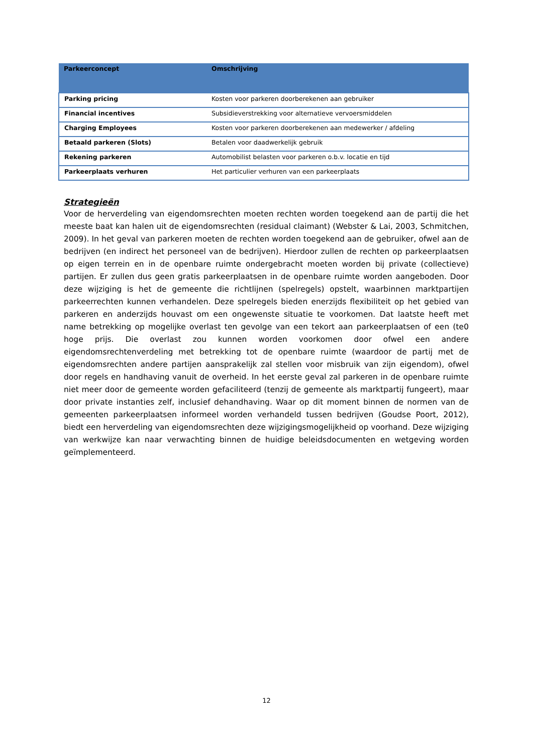| Parkeerconcept | Omschrijving |
| --- | --- |
| Parking pricing | Kosten voor parkeren doorberekenen aan gebruiker |
| Financial incentives | Subsidieverstrekking voor alternatieve vervoersmiddelen |
| Charging Employees | Kosten voor parkeren doorberekenen aan medewerker / afdeling |
| Betaald parkeren (Slots) | Betalen voor daadwerkelijk gebruik |
| Rekening parkeren | Automobilist belasten voor parkeren o.b.v. locatie en tijd |
| Parkeerplaats verhuren | Het particulier verhuren van een parkeerplaats |
Strategieën
Voor de herverdeling van eigendomsrechten moeten rechten worden toegekend aan de partij die het meeste baat kan halen uit de eigendomsrechten (residual claimant) (Webster & Lai, 2003, Schmitchen, 2009). In het geval van parkeren moeten de rechten worden toegekend aan de gebruiker, ofwel aan de bedrijven (en indirect het personeel van de bedrijven). Hierdoor zullen de rechten op parkeerplaatsen op eigen terrein en in de openbare ruimte ondergebracht moeten worden bij private (collectieve) partijen. Er zullen dus geen gratis parkeerplaatsen in de openbare ruimte worden aangeboden. Door deze wijziging is het de gemeente die richtlijnen (spelregels) opstelt, waarbinnen marktpartijen parkeerrechten kunnen verhandelen. Deze spelregels bieden enerzijds flexibiliteit op het gebied van parkeren en anderzijds houvast om een ongewenste situatie te voorkomen. Dat laatste heeft met name betrekking op mogelijke overlast ten gevolge van een tekort aan parkeerplaatsen of een (te0 hoge prijs. Die overlast zou kunnen worden voorkomen door ofwel een andere eigendomsrechtenverdeling met betrekking tot de openbare ruimte (waardoor de partij met de eigendomsrechten andere partijen aansprakelijk zal stellen voor misbruik van zijn eigendom), ofwel door regels en handhaving vanuit de overheid. In het eerste geval zal parkeren in de openbare ruimte niet meer door de gemeente worden gefaciliteerd (tenzij de gemeente als marktpartij fungeert), maar door private instanties zelf, inclusief dehandhaving. Waar op dit moment binnen de normen van de gemeenten parkeerplaatsen informeel worden verhandeld tussen bedrijven (Goudse Poort, 2012), biedt een herverdeling van eigendomsrechten deze wijzigingsmogelijkheid op voorhand. Deze wijziging van werkwijze kan naar verwachting binnen de huidige beleidsdocumenten en wetgeving worden geïmplementeerd.
12